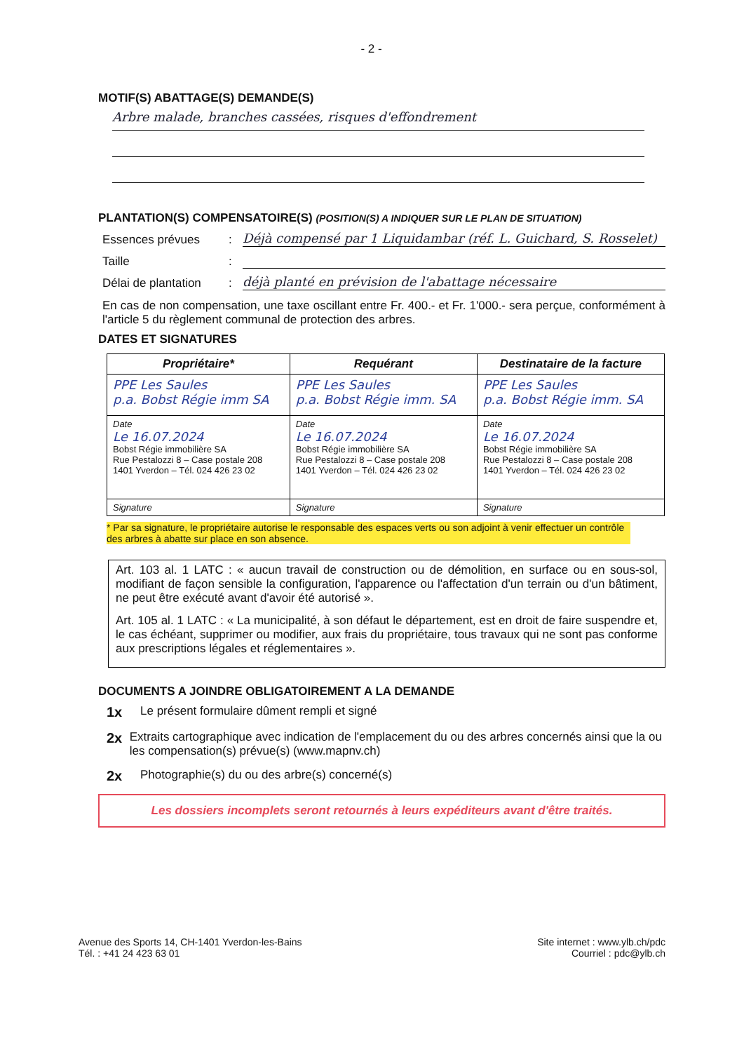- 2 -
MOTIF(S) ABATTAGE(S) DEMANDE(S)
Arbre malade, branches cassées, risques d'effondrement
PLANTATION(S) COMPENSATOIRE(S) (POSITION(S) A INDIQUER SUR LE PLAN DE SITUATION)
Essences prévues: Déjà compensé par 1 Liquidambar (réf. L. Guichard, S. Rosselet)
Taille:
Délai de plantation: déjà planté en prévision de l'abattage nécessaire
En cas de non compensation, une taxe oscillant entre Fr. 400.- et Fr. 1'000.- sera perçue, conformément à l'article 5 du règlement communal de protection des arbres.
DATES ET SIGNATURES
| Propriétaire* | Requérant | Destinataire de la facture |
| --- | --- | --- |
| PPE Les Saules p.a. Bobst Régie imm SA | PPE Les Saules p.a. Bobst Régie imm. SA | PPE Les Saules p.a. Bobst Régie imm. SA |
| Date Le 16.07.2024 Bobst Régie immobilière SA Rue Pestalozzi 8 – Case postale 208 1401 Yverdon – Tél. 024 426 23 02 | Date Le 16.07.2024 Bobst Régie immobilière SA Rue Pestalozzi 8 – Case postale 208 1401 Yverdon – Tél. 024 426 23 02 | Date Le 16.07.2024 Bobst Régie immobilière SA Rue Pestalozzi 8 – Case postale 208 1401 Yverdon – Tél. 024 426 23 02 |
| Signature | Signature | Signature |
* Par sa signature, le propriétaire autorise le responsable des espaces verts ou son adjoint à venir effectuer un contrôle des arbres à abatte sur place en son absence.
Art. 103 al. 1 LATC : « aucun travail de construction ou de démolition, en surface ou en sous-sol, modifiant de façon sensible la configuration, l'apparence ou l'affectation d'un terrain ou d'un bâtiment, ne peut être exécuté avant d'avoir été autorisé ».
Art. 105 al. 1 LATC : « La municipalité, à son défaut le département, est en droit de faire suspendre et, le cas échéant, supprimer ou modifier, aux frais du propriétaire, tous travaux qui ne sont pas conforme aux prescriptions légales et réglementaires ».
DOCUMENTS A JOINDRE OBLIGATOIREMENT A LA DEMANDE
1x Le présent formulaire dûment rempli et signé
2x Extraits cartographique avec indication de l'emplacement du ou des arbres concernés ainsi que la ou les compensation(s) prévue(s) (www.mapnv.ch)
2x Photographie(s) du ou des arbre(s) concerné(s)
Les dossiers incomplets seront retournés à leurs expéditeurs avant d'être traités.
Avenue des Sports 14, CH-1401 Yverdon-les-Bains
Tél. : +41 24 423 63 01
Site internet : www.ylb.ch/pdc
Courriel : pdc@ylb.ch